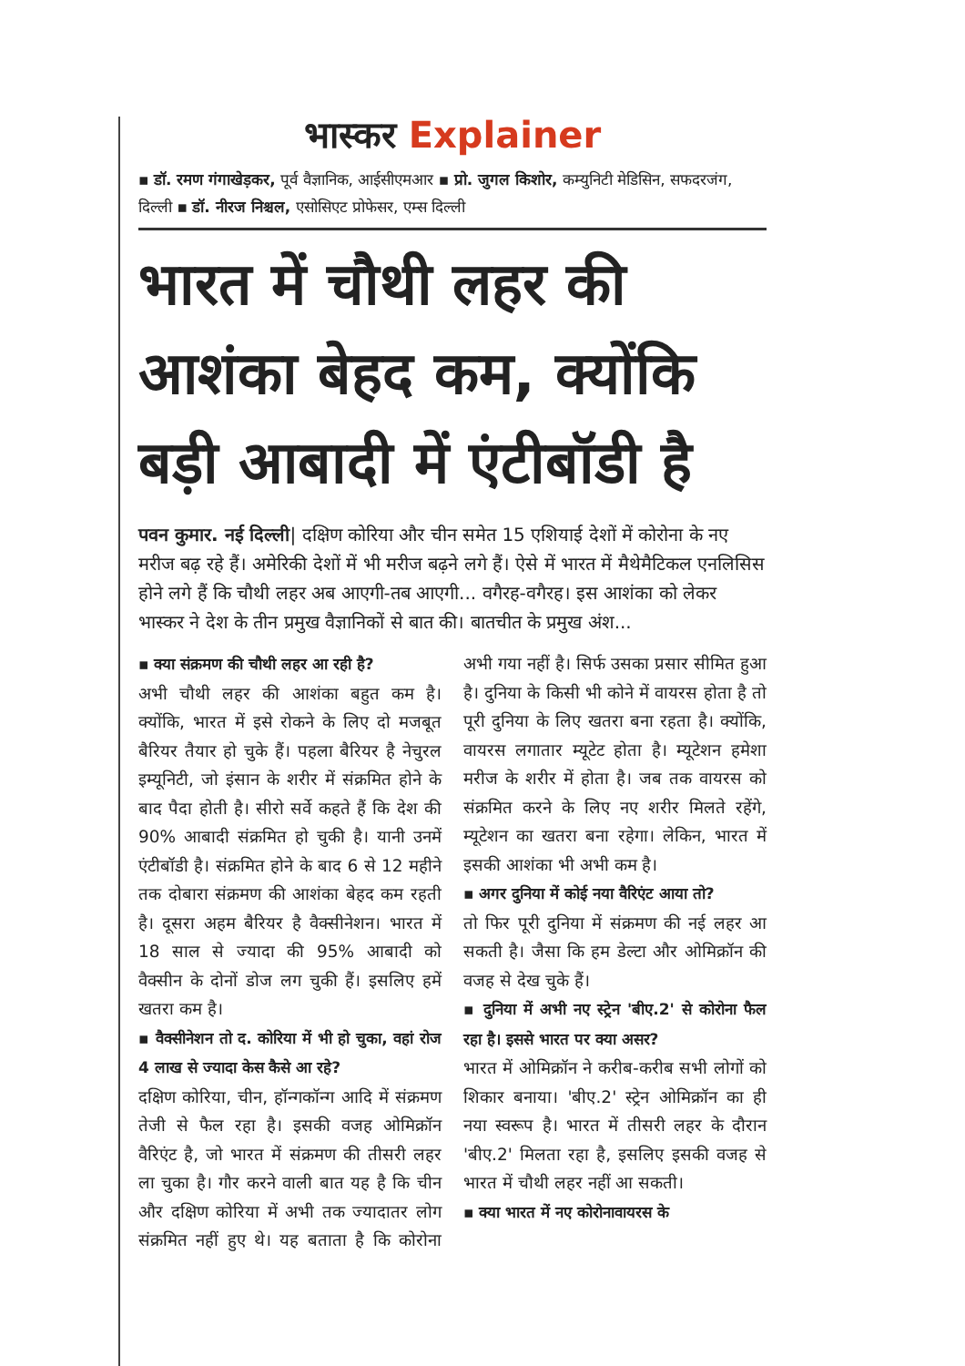भास्कर Explainer
▪ डॉ. रमण गंगाखेड़कर, पूर्व वैज्ञानिक, आईसीएमआर ▪ प्रो. जुगल किशोर, कम्युनिटी मेडिसिन, सफदरजंग, दिल्ली ▪ डॉ. नीरज निश्चल, एसोसिएट प्रोफेसर, एम्स दिल्ली
भारत में चौथी लहर की आशंका बेहद कम, क्योंकि बड़ी आबादी में एंटीबॉडी है
पवन कुमार. नई दिल्ली| दक्षिण कोरिया और चीन समेत 15 एशियाई देशों में कोरोना के नए मरीज बढ़ रहे हैं। अमेरिकी देशों में भी मरीज बढ़ने लगे हैं। ऐसे में भारत में मैथेमैटिकल एनलिसिस होने लगे हैं कि चौथी लहर अब आएगी-तब आएगी... वगैरह-वगैरह। इस आशंका को लेकर भास्कर ने देश के तीन प्रमुख वैज्ञानिकों से बात की। बातचीत के प्रमुख अंश...
▪ क्या संक्रमण की चौथी लहर आ रही है?
अभी चौथी लहर की आशंका बहुत कम है। क्योंकि, भारत में इसे रोकने के लिए दो मजबूत बैरियर तैयार हो चुके हैं। पहला बैरियर है नेचुरल इम्यूनिटी, जो इंसान के शरीर में संक्रमित होने के बाद पैदा होती है। सीरो सर्वे कहते हैं कि देश की 90% आबादी संक्रमित हो चुकी है। यानी उनमें एंटीबॉडी है। संक्रमित होने के बाद 6 से 12 महीने तक दोबारा संक्रमण की आशंका बेहद कम रहती है। दूसरा अहम बैरियर है वैक्सीनेशन। भारत में 18 साल से ज्यादा की 95% आबादी को वैक्सीन के दोनों डोज लग चुकी हैं। इसलिए हमें खतरा कम है।
▪ वैक्सीनेशन तो द. कोरिया में भी हो चुका, वहां रोज 4 लाख से ज्यादा केस कैसे आ रहे?
दक्षिण कोरिया, चीन, हॉन्गकॉन्ग आदि में संक्रमण तेजी से फैल रहा है। इसकी वजह ओमिक्रॉन वैरिएंट है, जो भारत में संक्रमण की तीसरी लहर ला चुका है। गौर करने वाली बात यह है कि चीन और दक्षिण कोरिया में अभी तक ज्यादातर लोग संक्रमित नहीं हुए थे। यह बताता है कि कोरोना अभी गया नहीं है। सिर्फ उसका प्रसार सीमित हुआ है। दुनिया के किसी भी कोने में वायरस होता है तो पूरी दुनिया के लिए खतरा बना रहता है। क्योंकि, वायरस लगातार म्यूटेट होता है। म्यूटेशन हमेशा मरीज के शरीर में होता है। जब तक वायरस को संक्रमित करने के लिए नए शरीर मिलते रहेंगे, म्यूटेशन का खतरा बना रहेगा। लेकिन, भारत में इसकी आशंका भी अभी कम है।
▪ अगर दुनिया में कोई नया वैरिएंट आया तो?
तो फिर पूरी दुनिया में संक्रमण की नई लहर आ सकती है। जैसा कि हम डेल्टा और ओमिक्रॉन की वजह से देख चुके हैं।
▪ दुनिया में अभी नए स्ट्रेन 'बीए.2' से कोरोना फैल रहा है। इससे भारत पर क्या असर?
भारत में ओमिक्रॉन ने करीब-करीब सभी लोगों को शिकार बनाया। 'बीए.2' स्ट्रेन ओमिक्रॉन का ही नया स्वरूप है। भारत में तीसरी लहर के दौरान 'बीए.2' मिलता रहा है, इसलिए इसकी वजह से भारत में चौथी लहर नहीं आ सकती।
▪ क्या भारत में नए कोरोनावायरस के